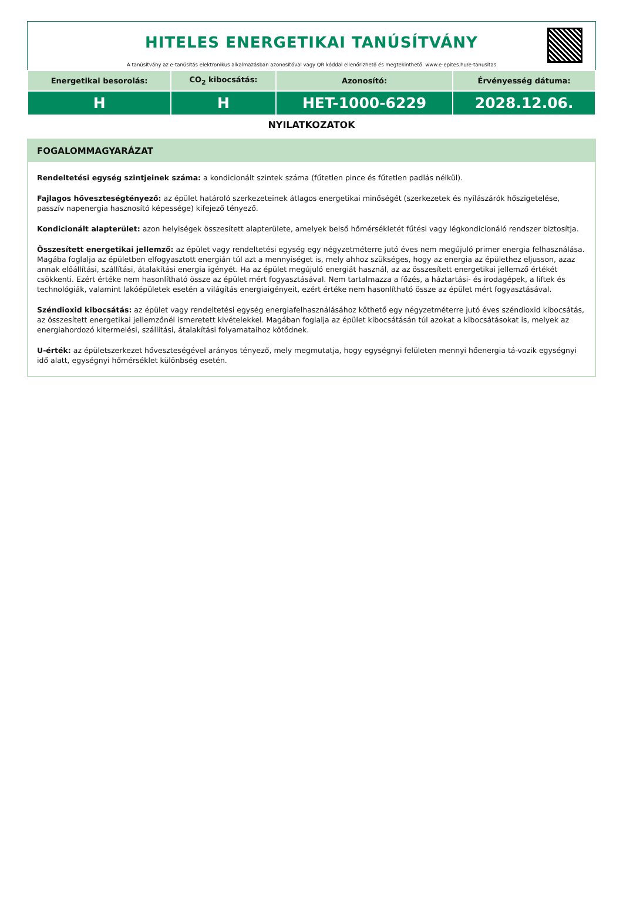HITELES ENERGETIKAI TANÚSÍTVÁNY
A tanúsítvány az e-tanúsítás elektronikus alkalmazásban azonosítóval vagy QR kóddal ellenőrizhető és megtekinthető. www.e-epites.hu/e-tanusitas
| Energetikai besorolás: | CO<sub>2</sub> kibocsátás: | Azonosító: | Érvényesség dátuma: |
| --- | --- | --- | --- |
| H | H | HET-1000-6229 | 2028.12.06. |
NYILATKOZATOK
FOGALOMMAGYARÁZAT
Rendeltetési egység szintjeinek száma: a kondicionált szintek száma (fűtetlen pince és fűtetlen padlás nélkül).
Fajlagos hőveszteségtényező: az épület határoló szerkezeteinek átlagos energetikai minőségét (szerkezetek és nyílászárók hőszigetelése, passzív napenergia hasznosító képessége) kifejező tényező.
Kondicionált alapterület: azon helyiségek összesített alapterülete, amelyek belső hőmérsékletét fűtési vagy légkondicionáló rendszer biztosítja.
Összesített energetikai jellemző: az épület vagy rendeltetési egység egy négyzetméterre jutó éves nem megújuló primer energia felhasználása. Magába foglalja az épületben elfogyasztott energián túl azt a mennyiséget is, mely ahhoz szükséges, hogy az energia az épülethez eljusson, azaz annak előállítási, szállítási, átalakítási energia igényét. Ha az épület megújuló energiát használ, az az összesített energetikai jellemző értékét csökkenti. Ezért értéke nem hasonlítható össze az épület mért fogyasztásával. Nem tartalmazza a főzés, a háztartási- és irodagépek, a liftek és technológiák, valamint lakóépületek esetén a világítás energiaigényeit, ezért értéke nem hasonlítható össze az épület mért fogyasztásával.
Széndioxid kibocsátás: az épület vagy rendeltetési egység energiafelhasználásához köthető egy négyzetméterre jutó éves széndioxid kibocsátás, az összesített energetikai jellemzőnél ismeretett kivételekkel. Magában foglalja az épület kibocsátásán túl azokat a kibocsátásokat is, melyek az energiahordozó kitermelési, szállítási, átalakítási folyamataihoz kötődnek.
U-érték: az épületszerkezet hőveszteségével arányos tényező, mely megmutatja, hogy egységnyi felületen mennyi hőenergia tá-vozik egységnyi idő alatt, egységnyi hőmérséklet különbség esetén.